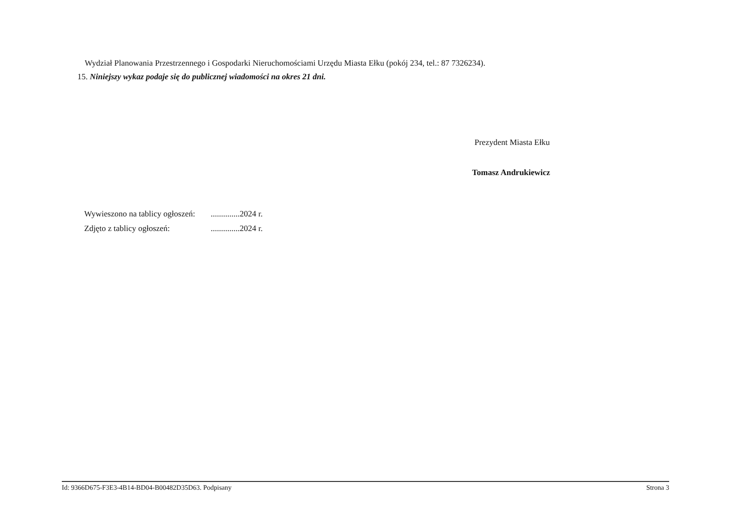Wydział Planowania Przestrzennego i Gospodarki Nieruchomościami Urzędu Miasta Ełku (pokój 234, tel.: 87 7326234).
15. Niniejszy wykaz podaje się do publicznej wiadomości na okres 21 dni.
Prezydent Miasta Ełku
Tomasz Andrukiewicz
| Wywieszono na tablicy ogłoszeń: | ..............2024 r. |
| Zdjęto z tablicy ogłoszeń: | ..............2024 r. |
Id: 9366D675-F3E3-4B14-BD04-B00482D35D63. Podpisany Strona 3